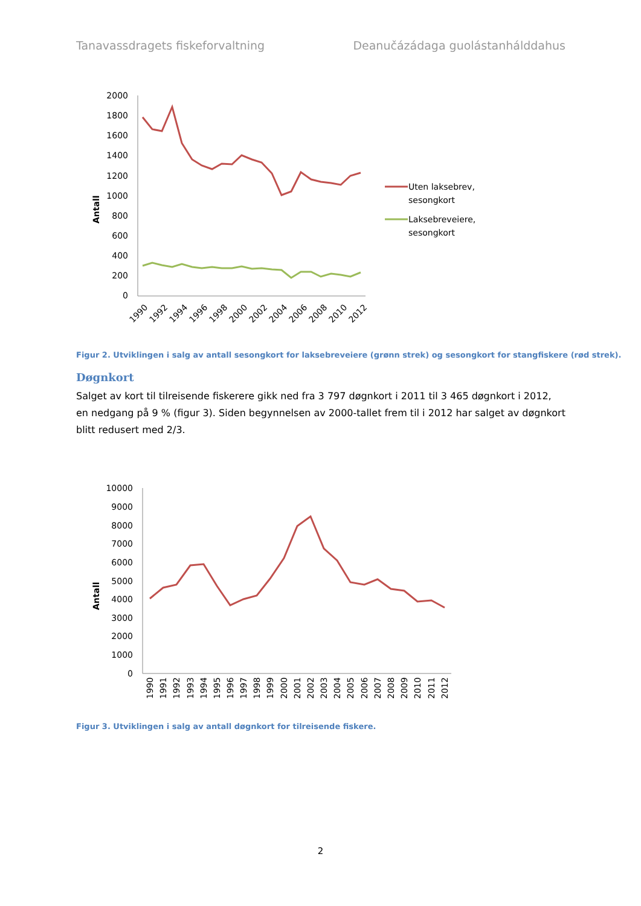Tanavassdragets fiskeforvaltning Deanučázádaga guolástanhálddahus
Antall
2000
1800
1600
1400
1200
1000
800
600
400
200
0
1990
1992
1994
1996
1998
2000
2002
2004
2006
2008
2010
2012
Uten laksebrev,
sesongkort
Laksebreveiere,
sesongkort
Figur 2. Utviklingen i salg av antall sesongkort for laksebreveiere (grønn strek) og sesongkort for stangfiskere (rød strek).
Døgnkort
Salget av kort til tilreisende fiskerere gikk ned fra 3 797 døgnkort i 2011 til 3 465 døgnkort i 2012, en nedgang på 9 % (figur 3). Siden begynnelsen av 2000-tallet frem til i 2012 har salget av døgnkort blitt redusert med 2/3.
Antall
10000
9000
8000
7000
6000
5000
4000
3000
2000
1000
0
1990
1991
1992
1993
1994
1995
1996
1997
1998
1999
2000
2001
2002
2003
2004
2005
2006
2007
2008
2009
2010
2011
2012
Figur 3. Utviklingen i salg av antall døgnkort for tilreisende fiskere.
2